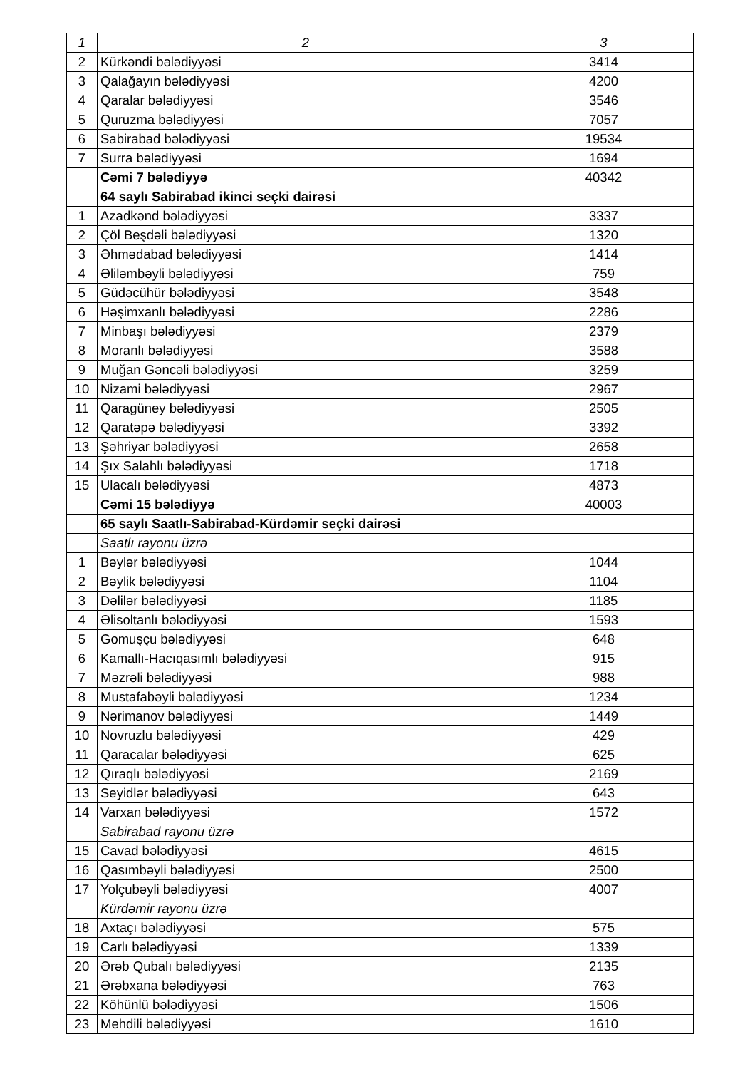| 1 | 2 | 3 |
| --- | --- | --- |
| 2 | Kürkəndi bələdiyyəsi | 3414 |
| 3 | Qalağayın bələdiyyəsi | 4200 |
| 4 | Qaralar bələdiyyəsi | 3546 |
| 5 | Quruzma bələdiyyəsi | 7057 |
| 6 | Sabirabad bələdiyyəsi | 19534 |
| 7 | Surra bələdiyyəsi | 1694 |
| | Cəmi 7 bələdiyyə | 40342 |
| | 64 saylı Sabirabad ikinci seçki dairəsi | |
| 1 | Azadkənd bələdiyyəsi | 3337 |
| 2 | Çöl Beşdəli bələdiyyəsi | 1320 |
| 3 | Əhmədabad bələdiyyəsi | 1414 |
| 4 | Əliləmbəyli bələdiyyəsi | 759 |
| 5 | Güdəcühür bələdiyyəsi | 3548 |
| 6 | Həşimxanlı bələdiyyəsi | 2286 |
| 7 | Minbaşı bələdiyyəsi | 2379 |
| 8 | Moranlı bələdiyyəsi | 3588 |
| 9 | Muğan Gəncəli bələdiyyəsi | 3259 |
| 10 | Nizami bələdiyyəsi | 2967 |
| 11 | Qaragüney bələdiyyəsi | 2505 |
| 12 | Qaratəpə bələdiyyəsi | 3392 |
| 13 | Şəhriyar bələdiyyəsi | 2658 |
| 14 | Şıx Salahlı bələdiyyəsi | 1718 |
| 15 | Ulacalı bələdiyyəsi | 4873 |
| | Cəmi 15 bələdiyyə | 40003 |
| | 65 saylı Saatlı-Sabirabad-Kürdəmir seçki dairəsi | |
| | Saatlı rayonu üzrə | |
| 1 | Bəylər bələdiyyəsi | 1044 |
| 2 | Bəylik bələdiyyəsi | 1104 |
| 3 | Dəlilər bələdiyyəsi | 1185 |
| 4 | Əlisoltanlı bələdiyyəsi | 1593 |
| 5 | Gomuşçu bələdiyyəsi | 648 |
| 6 | Kamallı-Hacıqasımlı bələdiyyəsi | 915 |
| 7 | Məzrəli bələdiyyəsi | 988 |
| 8 | Mustafabəyli bələdiyyəsi | 1234 |
| 9 | Nərimanov bələdiyyəsi | 1449 |
| 10 | Novruzlu bələdiyyəsi | 429 |
| 11 | Qaracalar bələdiyyəsi | 625 |
| 12 | Qıraqlı bələdiyyəsi | 2169 |
| 13 | Seyidlər bələdiyyəsi | 643 |
| 14 | Varxan bələdiyyəsi | 1572 |
| | Sabirabad rayonu üzrə | |
| 15 | Cavad bələdiyyəsi | 4615 |
| 16 | Qasımbəyli bələdiyyəsi | 2500 |
| 17 | Yolçubəyli bələdiyyəsi | 4007 |
| | Kürdəmir rayonu üzrə | |
| 18 | Axtaçı bələdiyyəsi | 575 |
| 19 | Carlı bələdiyyəsi | 1339 |
| 20 | Ərəb Qubalı bələdiyyəsi | 2135 |
| 21 | Ərəbxana bələdiyyəsi | 763 |
| 22 | Köhünlü bələdiyyəsi | 1506 |
| 23 | Mehdili bələdiyyəsi | 1610 |